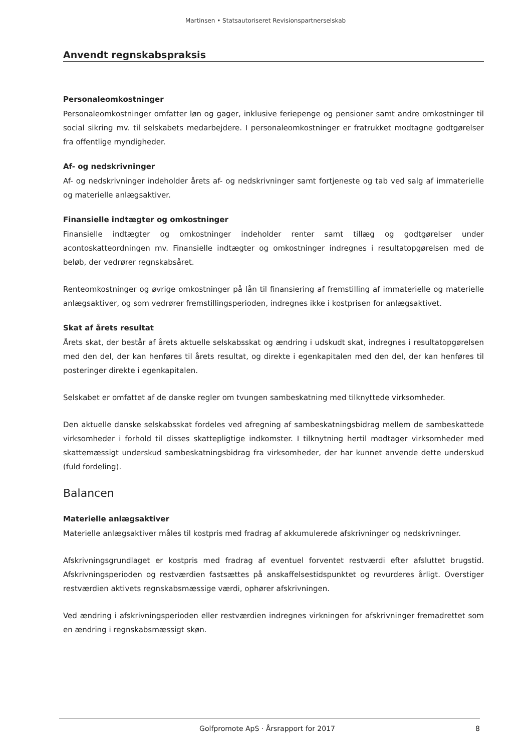Martinsen • Statsautoriseret Revisionspartnerselskab
Anvendt regnskabspraksis
Personaleomkostninger
Personaleomkostninger omfatter løn og gager, inklusive feriepenge og pensioner samt andre omkostninger til social sikring mv. til selskabets medarbejdere. I personaleomkostninger er fratrukket modtagne godtgørelser fra offentlige myndigheder.
Af- og nedskrivninger
Af- og nedskrivninger indeholder årets af- og nedskrivninger samt fortjeneste og tab ved salg af immaterielle og materielle anlægsaktiver.
Finansielle indtægter og omkostninger
Finansielle indtægter og omkostninger indeholder renter samt tillæg og godtgørelser under acontoskatteordningen mv. Finansielle indtægter og omkostninger indregnes i resultatopgørelsen med de beløb, der vedrører regnskabsåret.
Renteomkostninger og øvrige omkostninger på lån til finansiering af fremstilling af immaterielle og materielle anlægsaktiver, og som vedrører fremstillingsperioden, indregnes ikke i kostprisen for anlægsaktivet.
Skat af årets resultat
Årets skat, der består af årets aktuelle selskabsskat og ændring i udskudt skat, indregnes i resultatopgørelsen med den del, der kan henføres til årets resultat, og direkte i egenkapitalen med den del, der kan henføres til posteringer direkte i egenkapitalen.
Selskabet er omfattet af de danske regler om tvungen sambeskatning med tilknyttede virksomheder.
Den aktuelle danske selskabsskat fordeles ved afregning af sambeskatningsbidrag mellem de sambeskattede virksomheder i forhold til disses skattepligtige indkomster. I tilknytning hertil modtager virksomheder med skattemæssigt underskud sambeskatningsbidrag fra virksomheder, der har kunnet anvende dette underskud (fuld fordeling).
Balancen
Materielle anlægsaktiver
Materielle anlægsaktiver måles til kostpris med fradrag af akkumulerede afskrivninger og nedskrivninger.
Afskrivningsgrundlaget er kostpris med fradrag af eventuel forventet restværdi efter afsluttet brugstid. Afskrivningsperioden og restværdien fastsættes på anskaffelsestidspunktet og revurderes årligt. Overstiger restværdien aktivets regnskabsmæssige værdi, ophører afskrivningen.
Ved ændring i afskrivningsperioden eller restværdien indregnes virkningen for afskrivninger fremadrettet som en ændring i regnskabsmæssigt skøn.
Golfpromote ApS · Årsrapport for 2017 8